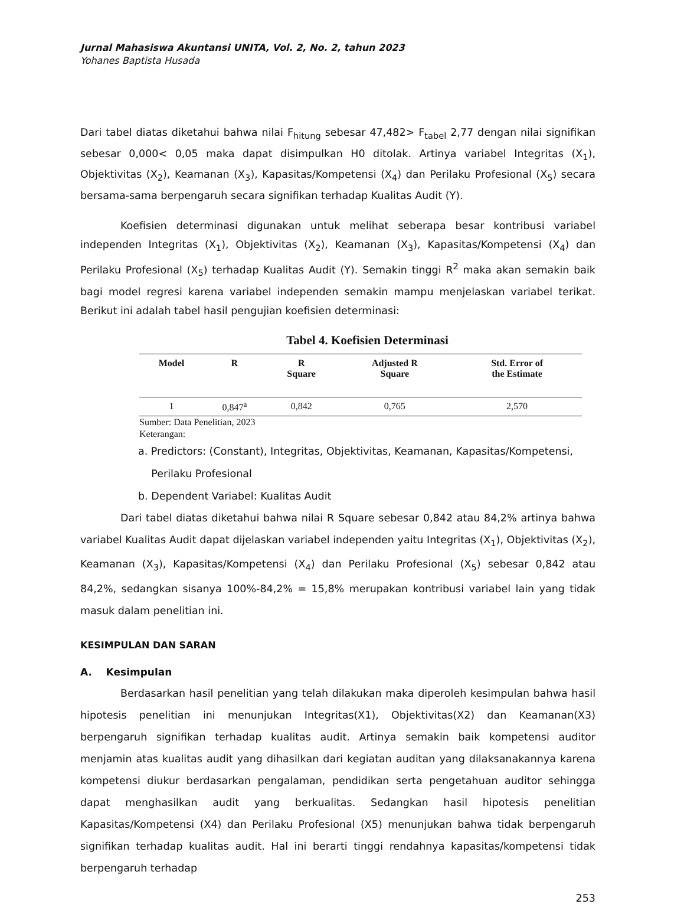Jurnal Mahasiswa Akuntansi UNITA, Vol. 2, No. 2, tahun 2023
Yohanes Baptista Husada
Dari tabel diatas diketahui bahwa nilai F<sub>hitung</sub> sebesar 47,482> F<sub>tabel</sub> 2,77 dengan nilai signifikan sebesar 0,000< 0,05 maka dapat disimpulkan H0 ditolak. Artinya variabel Integritas (X<sub>1</sub>), Objektivitas (X<sub>2</sub>), Keamanan (X<sub>3</sub>), Kapasitas/Kompetensi (X<sub>4</sub>) dan Perilaku Profesional (X<sub>5</sub>) secara bersama-sama berpengaruh secara signifikan terhadap Kualitas Audit (Y).
Koefisien determinasi digunakan untuk melihat seberapa besar kontribusi variabel independen Integritas (X<sub>1</sub>), Objektivitas (X<sub>2</sub>), Keamanan (X<sub>3</sub>), Kapasitas/Kompetensi (X<sub>4</sub>) dan Perilaku Profesional (X<sub>5</sub>) terhadap Kualitas Audit (Y). Semakin tinggi R<sup>2</sup> maka akan semakin baik bagi model regresi karena variabel independen semakin mampu menjelaskan variabel terikat. Berikut ini adalah tabel hasil pengujian koefisien determinasi:
Tabel 4. Koefisien Determinasi
| Model | R | R Square | Adjusted R Square | Std. Error of the Estimate |
| --- | --- | --- | --- | --- |
| 1 | 0,847<sup>a</sup> | 0,842 | 0,765 | 2,570 |
Sumber: Data Penelitian, 2023
Keterangan:
a. Predictors: (Constant), Integritas, Objektivitas, Keamanan, Kapasitas/Kompetensi,
Perilaku Profesional
b. Dependent Variabel: Kualitas Audit
Dari tabel diatas diketahui bahwa nilai R Square sebesar 0,842 atau 84,2% artinya bahwa variabel Kualitas Audit dapat dijelaskan variabel independen yaitu Integritas (X<sub>1</sub>), Objektivitas (X<sub>2</sub>), Keamanan (X<sub>3</sub>), Kapasitas/Kompetensi (X<sub>4</sub>) dan Perilaku Profesional (X<sub>5</sub>) sebesar 0,842 atau 84,2%, sedangkan sisanya 100%-84,2% = 15,8% merupakan kontribusi variabel lain yang tidak masuk dalam penelitian ini.
KESIMPULAN DAN SARAN
A. Kesimpulan
Berdasarkan hasil penelitian yang telah dilakukan maka diperoleh kesimpulan bahwa hasil hipotesis penelitian ini menunjukan Integritas(X1), Objektivitas(X2) dan Keamanan(X3) berpengaruh signifikan terhadap kualitas audit. Artinya semakin baik kompetensi auditor menjamin atas kualitas audit yang dihasilkan dari kegiatan auditan yang dilaksanakannya karena kompetensi diukur berdasarkan pengalaman, pendidikan serta pengetahuan auditor sehingga dapat menghasilkan audit yang berkualitas. Sedangkan hasil hipotesis penelitian Kapasitas/Kompetensi (X4) dan Perilaku Profesional (X5) menunjukan bahwa tidak berpengaruh signifikan terhadap kualitas audit. Hal ini berarti tinggi rendahnya kapasitas/kompetensi tidak berpengaruh terhadap
253